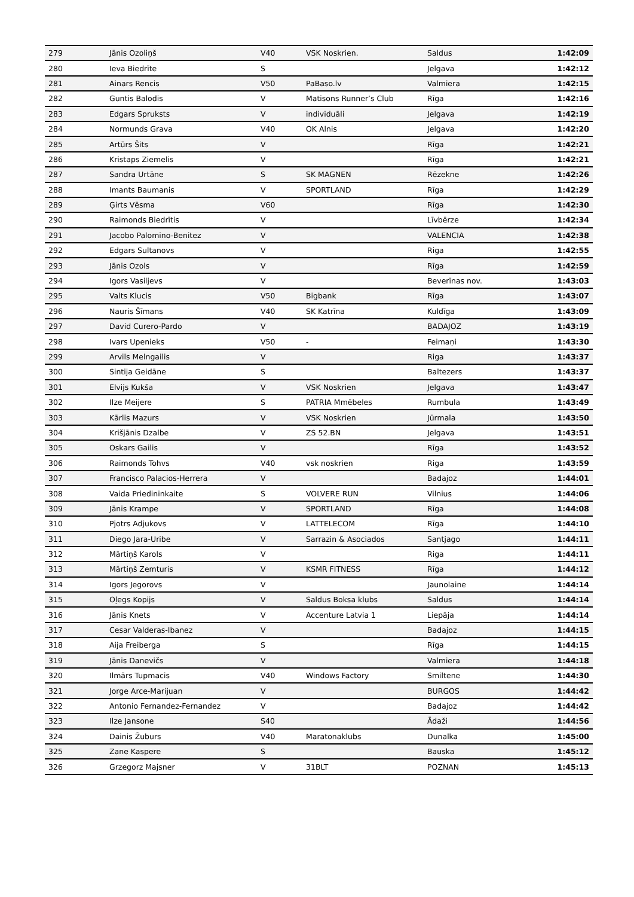| 279 | Jānis Ozoliņš | V40 | VSK Noskrien. | Saldus | 1:42:09 |
| 280 | Ieva Biedrīte | S | | Jelgava | 1:42:12 |
| 281 | Ainars Rencis | V50 | PaBaso.lv | Valmiera | 1:42:15 |
| 282 | Guntis Balodis | V | Matisons Runner’s Club | Rīga | 1:42:16 |
| 283 | Edgars Spruksts | V | individuāli | Jelgava | 1:42:19 |
| 284 | Normunds Grava | V40 | OK Alnis | Jelgava | 1:42:20 |
| 285 | Artūrs Šits | V | | Rīga | 1:42:21 |
| 286 | Kristaps Ziemelis | V | | Rīga | 1:42:21 |
| 287 | Sandra Urtāne | S | SK MAGNEN | Rēzekne | 1:42:26 |
| 288 | Imants Baumanis | V | SPORTLAND | Rīga | 1:42:29 |
| 289 | Ģirts Vēsma | V60 | | Rīga | 1:42:30 |
| 290 | Raimonds Biedrītis | V | | Līvbērze | 1:42:34 |
| 291 | Jacobo Palomino-Benitez | V | | VALENCIA | 1:42:38 |
| 292 | Edgars Sultanovs | V | | Riga | 1:42:55 |
| 293 | Jānis Ozols | V | | Rīga | 1:42:59 |
| 294 | Igors Vasiljevs | V | | Beverīnas nov. | 1:43:03 |
| 295 | Valts Klucis | V50 | Bigbank | Rīga | 1:43:07 |
| 296 | Nauris Šīmans | V40 | SK Katrīna | Kuldīga | 1:43:09 |
| 297 | David Curero-Pardo | V | | BADAJOZ | 1:43:19 |
| 298 | Ivars Upenieks | V50 | - | Feimaņi | 1:43:30 |
| 299 | Arvils Melngailis | V | | Riga | 1:43:37 |
| 300 | Sintija Geidāne | S | | Baltezers | 1:43:37 |
| 301 | Elvijs Kukša | V | VSK Noskrien | Jelgava | 1:43:47 |
| 302 | Ilze Meijere | S | PATRIA Mmēbeles | Rumbula | 1:43:49 |
| 303 | Kārlis Mazurs | V | VSK Noskrien | Jūrmala | 1:43:50 |
| 304 | Krišjānis Dzalbe | V | ZS 52.BN | Jelgava | 1:43:51 |
| 305 | Oskars Gailis | V | | Rīga | 1:43:52 |
| 306 | Raimonds Tohvs | V40 | vsk noskrien | Riga | 1:43:59 |
| 307 | Francisco Palacios-Herrera | V | | Badajoz | 1:44:01 |
| 308 | Vaida Priedininkaite | S | VOLVERE RUN | Vilnius | 1:44:06 |
| 309 | Jānis Krampe | V | SPORTLAND | Rīga | 1:44:08 |
| 310 | Pjotrs Adjukovs | V | LATTELECOM | Rīga | 1:44:10 |
| 311 | Diego Jara-Uribe | V | Sarrazin & Asociados | Santjago | 1:44:11 |
| 312 | Mārtiņš Karols | V | | Riga | 1:44:11 |
| 313 | Mārtiņš Zemturis | V | KSMR FITNESS | Rīga | 1:44:12 |
| 314 | Igors Jegorovs | V | | Jaunolaine | 1:44:14 |
| 315 | Oļegs Kopijs | V | Saldus Boksa klubs | Saldus | 1:44:14 |
| 316 | Jānis Knets | V | Accenture Latvia 1 | Liepāja | 1:44:14 |
| 317 | Cesar Valderas-Ibanez | V | | Badajoz | 1:44:15 |
| 318 | Aija Freiberga | S | | Rīga | 1:44:15 |
| 319 | Jānis Danevičs | V | | Valmiera | 1:44:18 |
| 320 | Ilmārs Tupmacis | V40 | Windows Factory | Smiltene | 1:44:30 |
| 321 | Jorge Arce-Marijuan | V | | BURGOS | 1:44:42 |
| 322 | Antonio Fernandez-Fernandez | V | | Badajoz | 1:44:42 |
| 323 | Ilze Jansone | S40 | | Ādaži | 1:44:56 |
| 324 | Dainis Žuburs | V40 | Maratonaklubs | Dunalka | 1:45:00 |
| 325 | Zane Kaspere | S | | Bauska | 1:45:12 |
| 326 | Grzegorz Majsner | V | 31BLT | POZNAN | 1:45:13 |